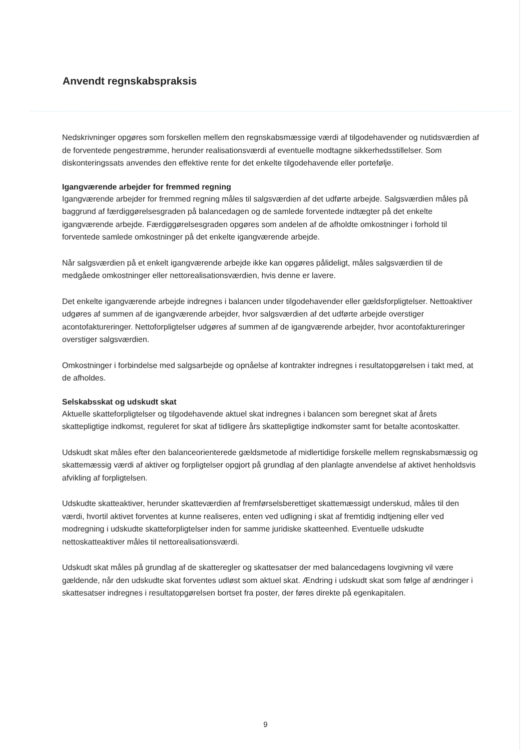Anvendt regnskabspraksis
Nedskrivninger opgøres som forskellen mellem den regnskabsmæssige værdi af tilgodehavender og nutidsværdien af de forventede pengestrømme, herunder realisationsværdi af eventuelle modtagne sikkerhedsstillelser. Som diskonteringssats anvendes den effektive rente for det enkelte tilgodehavende eller portefølje.
Igangværende arbejder for fremmed regning
Igangværende arbejder for fremmed regning måles til salgsværdien af det udførte arbejde. Salgsværdien måles på baggrund af færdiggørelsesgraden på balancedagen og de samlede forventede indtægter på det enkelte igangværende arbejde. Færdiggørelsesgraden opgøres som andelen af de afholdte omkostninger i forhold til forventede samlede omkostninger på det enkelte igangværende arbejde.
Når salgsværdien på et enkelt igangværende arbejde ikke kan opgøres pålideligt, måles salgsværdien til de medgåede omkostninger eller nettorealisationsværdien, hvis denne er lavere.
Det enkelte igangværende arbejde indregnes i balancen under tilgodehavender eller gældsforpligtelser. Nettoaktiver udgøres af summen af de igangværende arbejder, hvor salgsværdien af det udførte arbejde overstiger acontofaktureringer. Nettoforpligtelser udgøres af summen af de igangværende arbejder, hvor acontofaktureringer overstiger salgsværdien.
Omkostninger i forbindelse med salgsarbejde og opnåelse af kontrakter indregnes i resultatopgørelsen i takt med, at de afholdes.
Selskabsskat og udskudt skat
Aktuelle skatteforpligtelser og tilgodehavende aktuel skat indregnes i balancen som beregnet skat af årets skattepligtige indkomst, reguleret for skat af tidligere års skattepligtige indkomster samt for betalte acontoskatter.
Udskudt skat måles efter den balanceorienterede gældsmetode af midlertidige forskelle mellem regnskabsmæssig og skattemæssig værdi af aktiver og forpligtelser opgjort på grundlag af den planlagte anvendelse af aktivet henholdsvis afvikling af forpligtelsen.
Udskudte skatteaktiver, herunder skatteværdien af fremførselsberettiget skattemæssigt underskud, måles til den værdi, hvortil aktivet forventes at kunne realiseres, enten ved udligning i skat af fremtidig indtjening eller ved modregning i udskudte skatteforpligtelser inden for samme juridiske skatteenhed. Eventuelle udskudte nettoskatteaktiver måles til nettorealisationsværdi.
Udskudt skat måles på grundlag af de skatteregler og skattesatser der med balancedagens lovgivning vil være gældende, når den udskudte skat forventes udløst som aktuel skat. Ændring i udskudt skat som følge af ændringer i skattesatser indregnes i resultatopgørelsen bortset fra poster, der føres direkte på egenkapitalen.
9